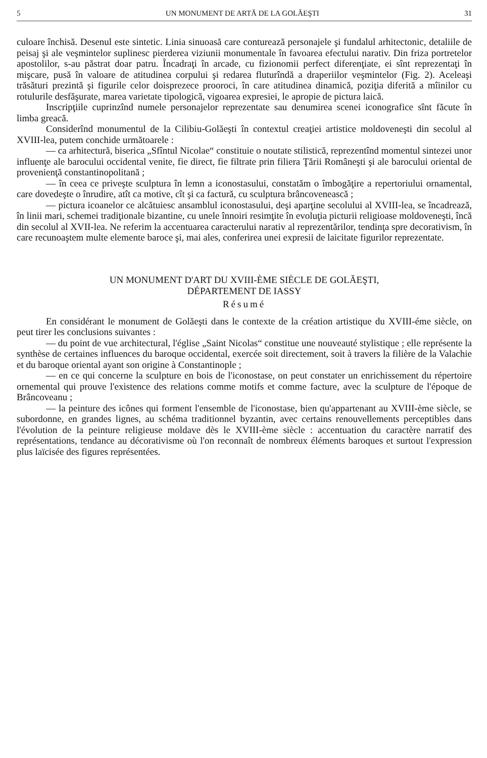5 UN MONUMENT DE ARTĂ DE LA GOLĂEŞTI 31
culoare închisă. Desenul este sintetic. Linia sinuoasă care conturează personajele şi fundalul arhitectonic, detaliile de peisaj şi ale veşmintelor suplinesc pierderea viziunii monumentale în favoarea efectului narativ. Din friza portretelor apostolilor, s-au păstrat doar patru. Încadraţi în arcade, cu fizionomii perfect diferenţiate, ei sînt reprezentaţi în mişcare, pusă în valoare de atitudinea corpului şi redarea fluturîndă a draperiilor veşmintelor (Fig. 2). Aceleaşi trăsături prezintă şi figurile celor doisprezece prooroci, în care atitudinea dinamică, poziţia diferită a mîinilor cu rotulurile desfăşurate, marea varietate tipologică, vigoarea expresiei, le apropie de pictura laică.
Inscripţiile cuprinzînd numele personajelor reprezentate sau denumirea scenei iconografice sînt făcute în limba greacă.
Considerînd monumentul de la Cilibiu-Golăeşti în contextul creaţiei artistice moldoveneşti din secolul al XVIII-lea, putem conchide următoarele :
— ca arhitectură, biserica „Sfîntul Nicolae“ constituie o noutate stilistică, reprezentînd momentul sintezei unor influenţe ale barocului occidental venite, fie direct, fie filtrate prin filiera Ţării Româneşti şi ale barocului oriental de provenienţă constantinopolitană ;
— în ceea ce priveşte sculptura în lemn a iconostasului, constatăm o îmbogăţire a repertoriului ornamental, care dovedeşte o înrudire, atît ca motive, cît şi ca factură, cu sculptura brâncovenească ;
— pictura icoanelor ce alcătuiesc ansamblul iconostasului, deşi aparţine secolului al XVIII-lea, se încadrează, în linii mari, schemei tradiţionale bizantine, cu unele înnoiri resimţite în evoluţia picturii religioase moldoveneşti, încă din secolul al XVII-lea. Ne referim la accentuarea caracterului narativ al reprezentărilor, tendinţa spre decorativism, în care recunoaştem multe elemente baroce şi, mai ales, conferirea unei expresii de laicitate figurilor reprezentate.
UN MONUMENT D'ART DU XVIII-ÈME SIÈCLE DE GOLĂEŞTI,
DÉPARTEMENT DE IASSY
Résumé
En considérant le monument de Golăeşti dans le contexte de la création artistique du XVIII-éme siècle, on peut tirer les conclusions suivantes :
— du point de vue architectural, l'église „Saint Nicolas“ constitue une nouveauté stylistique ; elle représente la synthèse de certaines influences du baroque occidental, exercée soit directement, soit à travers la filière de la Valachie et du baroque oriental ayant son origine à Constantinople ;
— en ce qui concerne la sculpture en bois de l'iconostase, on peut constater un enrichissement du répertoire ornemental qui prouve l'existence des relations comme motifs et comme facture, avec la sculpture de l'époque de Brâncoveanu ;
— la peinture des icônes qui forment l'ensemble de l'iconostase, bien qu'appartenant au XVIII-ème siècle, se subordonne, en grandes lignes, au schéma traditionnel byzantin, avec certains renouvellements perceptibles dans l'évolution de la peinture religieuse moldave dès le XVIII-ème siècle : accentuation du caractère narratif des représentations, tendance au décorativisme où l'on reconnaît de nombreux éléments baroques et surtout l'expression plus laïcisée des figures représentées.